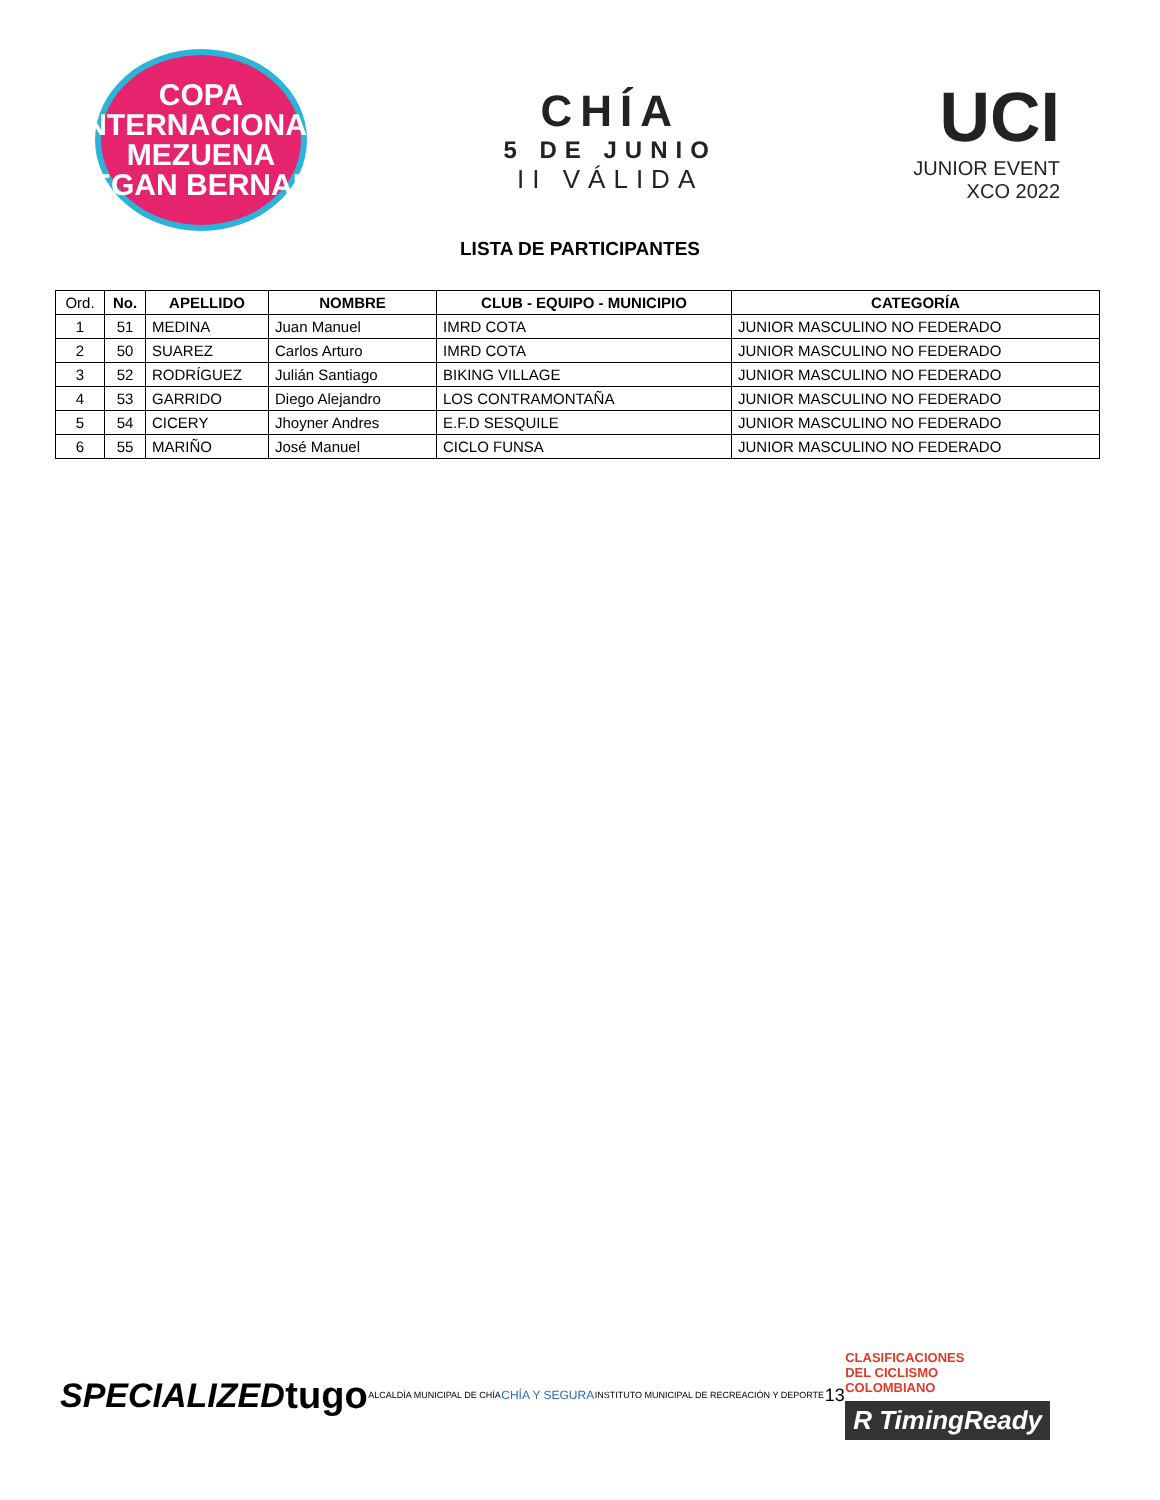COPA INTERNACIONAL
MEZUENA
EGAN BERNAL
CHÍA
5 DE JUNIO
II VÁLIDA
UCI
JUNIOR EVENT
XCO 2022
LISTA DE PARTICIPANTES
| Ord. | No. | APELLIDO | NOMBRE | CLUB - EQUIPO - MUNICIPIO | CATEGORÍA |
| --- | --- | --- | --- | --- | --- |
| 1 | 51 | MEDINA | Juan Manuel | IMRD COTA | JUNIOR MASCULINO NO FEDERADO |
| 2 | 50 | SUAREZ | Carlos Arturo | IMRD COTA | JUNIOR MASCULINO NO FEDERADO |
| 3 | 52 | RODRÍGUEZ | Julián Santiago | BIKING VILLAGE | JUNIOR MASCULINO NO FEDERADO |
| 4 | 53 | GARRIDO | Diego Alejandro | LOS CONTRAMONTAÑA | JUNIOR MASCULINO NO FEDERADO |
| 5 | 54 | CICERY | Jhoyner Andres | E.F.D SESQUILE | JUNIOR MASCULINO NO FEDERADO |
| 6 | 55 | MARIÑO | José Manuel | CICLO FUNSA | JUNIOR MASCULINO NO FEDERADO |
SPECIALIZED tugo ALCALDÍA MUNICIPAL DE CHÍA CHÍA Y SEGURA INSTITUTO MUNICIPAL DE RECREACIÓN Y DEPORTE 13
CLASIFICACIONES
DEL CICLISMO
COLOMBIANO
R TimingReady